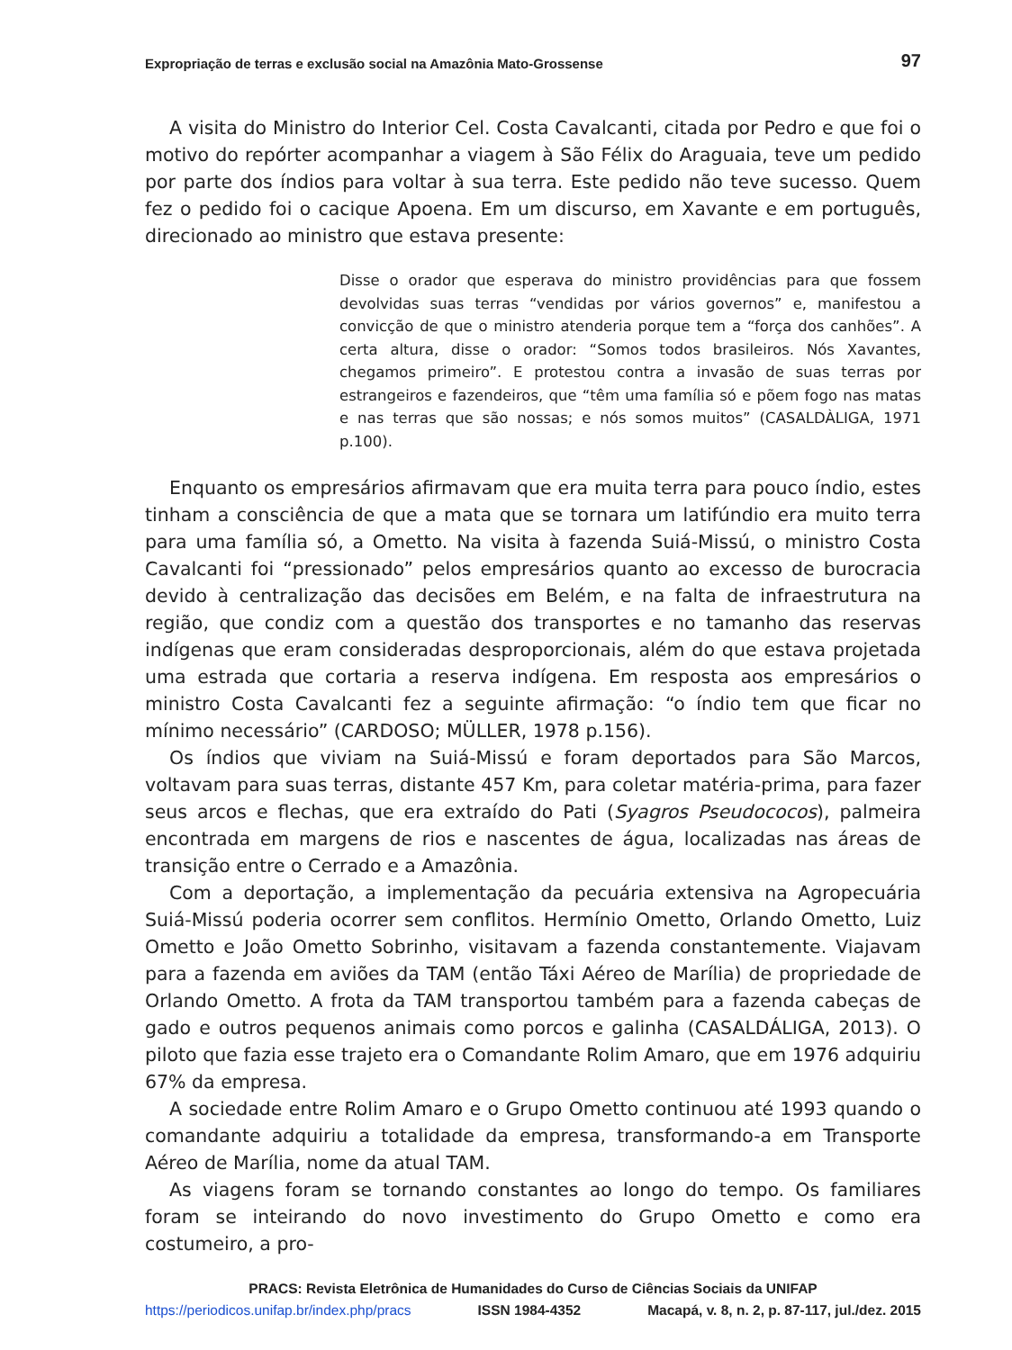Expropriação de terras e exclusão social na Amazônia Mato-Grossense 97
A visita do Ministro do Interior Cel. Costa Cavalcanti, citada por Pedro e que foi o motivo do repórter acompanhar a viagem à São Félix do Araguaia, teve um pedido por parte dos índios para voltar à sua terra. Este pedido não teve sucesso. Quem fez o pedido foi o cacique Apoena. Em um discurso, em Xavante e em português, direcionado ao ministro que estava presente:
Disse o orador que esperava do ministro providências para que fossem devolvidas suas terras “vendidas por vários governos” e, manifestou a convicção de que o ministro atenderia porque tem a “força dos canhões”. A certa altura, disse o orador: “Somos todos brasileiros. Nós Xavantes, chegamos primeiro”. E protestou contra a invasão de suas terras por estrangeiros e fazendeiros, que “têm uma família só e põem fogo nas matas e nas terras que são nossas; e nós somos muitos” (CASALDÀLIGA, 1971 p.100).
Enquanto os empresários afirmavam que era muita terra para pouco índio, estes tinham a consciência de que a mata que se tornara um latifúndio era muito terra para uma família só, a Ometto. Na visita à fazenda Suiá-Missú, o ministro Costa Cavalcanti foi “pressionado” pelos empresários quanto ao excesso de burocracia devido à centralização das decisões em Belém, e na falta de infraestrutura na região, que condiz com a questão dos transportes e no tamanho das reservas indígenas que eram consideradas desproporcionais, além do que estava projetada uma estrada que cortaria a reserva indígena. Em resposta aos empresários o ministro Costa Cavalcanti fez a seguinte afirmação: “o índio tem que ficar no mínimo necessário” (CARDOSO; MÜLLER, 1978 p.156).
Os índios que viviam na Suiá-Missú e foram deportados para São Marcos, voltavam para suas terras, distante 457 Km, para coletar matéria-prima, para fazer seus arcos e flechas, que era extraído do Pati (Syagros Pseudococos), palmeira encontrada em margens de rios e nascentes de água, localizadas nas áreas de transição entre o Cerrado e a Amazônia.
Com a deportação, a implementação da pecuária extensiva na Agropecuária Suiá-Missú poderia ocorrer sem conflitos. Hermínio Ometto, Orlando Ometto, Luiz Ometto e João Ometto Sobrinho, visitavam a fazenda constantemente. Viajavam para a fazenda em aviões da TAM (então Táxi Aéreo de Marília) de propriedade de Orlando Ometto. A frota da TAM transportou também para a fazenda cabeças de gado e outros pequenos animais como porcos e galinha (CASALDÁLIGA, 2013). O piloto que fazia esse trajeto era o Comandante Rolim Amaro, que em 1976 adquiriu 67% da empresa.
A sociedade entre Rolim Amaro e o Grupo Ometto continuou até 1993 quando o comandante adquiriu a totalidade da empresa, transformando-a em Transporte Aéreo de Marília, nome da atual TAM.
As viagens foram se tornando constantes ao longo do tempo. Os familiares foram se inteirando do novo investimento do Grupo Ometto e como era costumeiro, a pro-
PRACS: Revista Eletrônica de Humanidades do Curso de Ciências Sociais da UNIFAP
https://periodicos.unifap.br/index.php/pracs ISSN 1984-4352 Macapá, v. 8, n. 2, p. 87-117, jul./dez. 2015